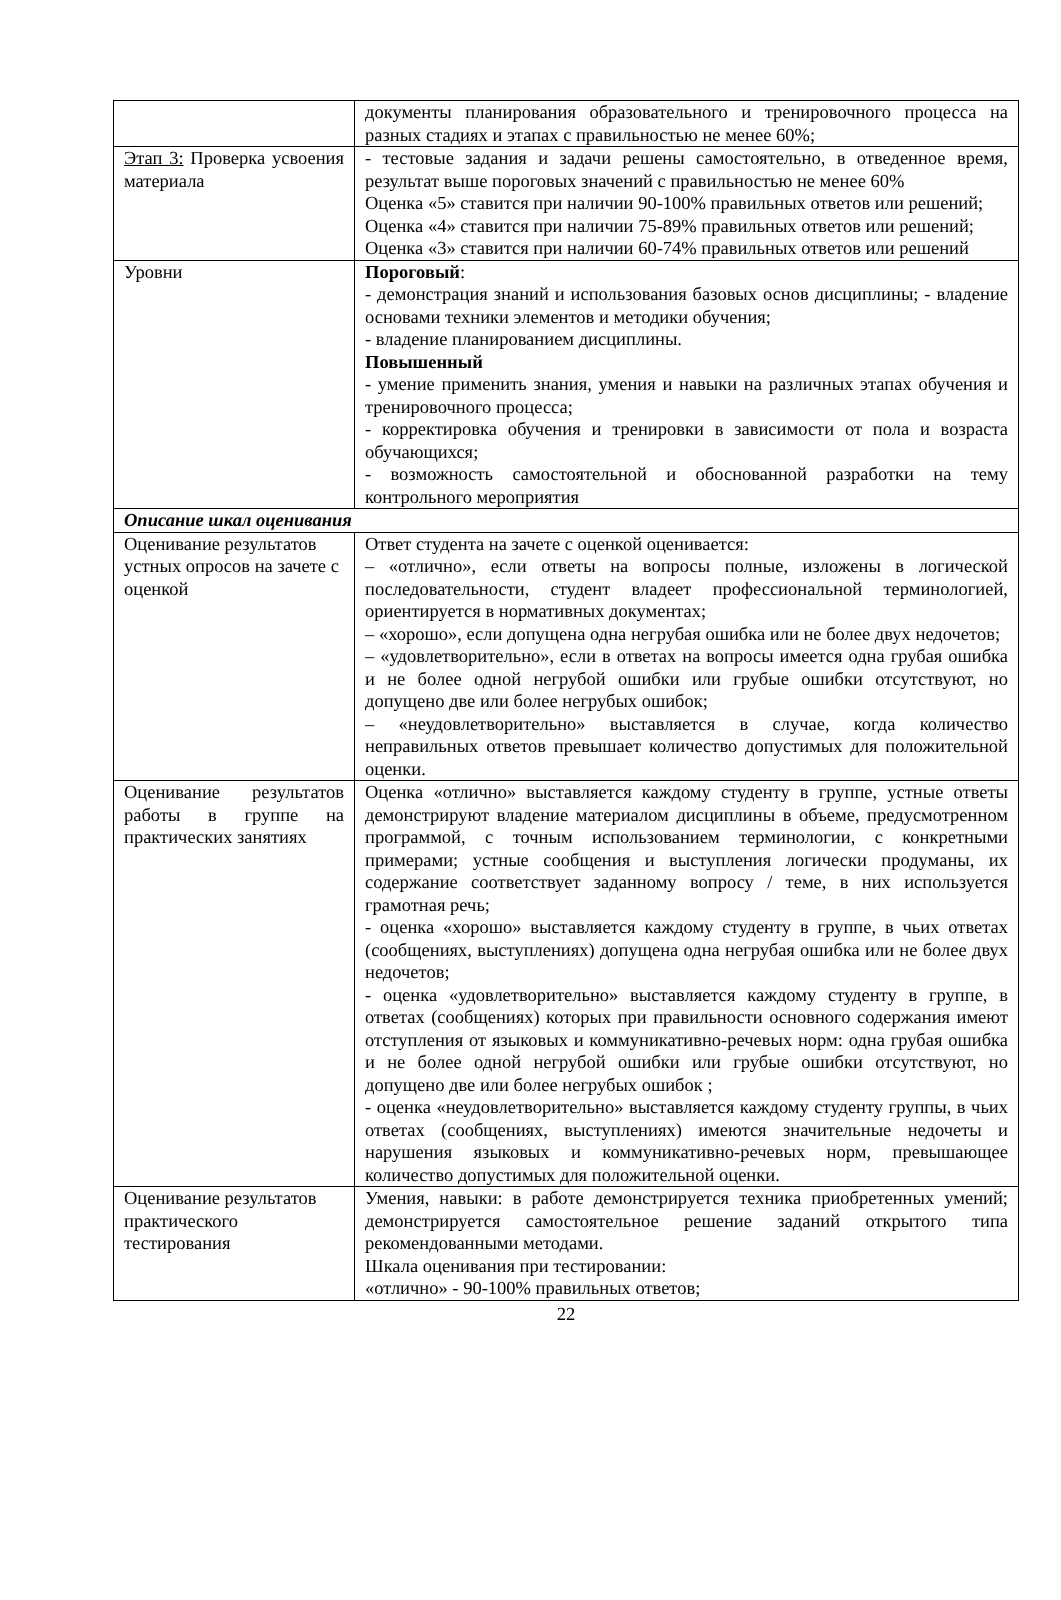| | документы планирования образовательного и тренировочного процесса на разных стадиях и этапах с правильностью не менее 60%; |
| Этап 3: Проверка усвоения материала | - тестовые задания и задачи решены самостоятельно, в отведенное время, результат выше пороговых значений с правильностью не менее 60% Оценка «5» ставится при наличии 90-100% правильных ответов или решений; Оценка «4» ставится при наличии 75-89% правильных ответов или решений; Оценка «3» ставится при наличии 60-74% правильных ответов или решений |
| Уровни | Пороговый : - демонстрация знаний и использования базовых основ дисциплины; - владение основами техники элементов и методики обучения; - владение планированием дисциплины. Повышенный - умение применить знания, умения и навыки на различных этапах обучения и тренировочного процесса; - корректировка обучения и тренировки в зависимости от пола и возраста обучающихся; - возможность самостоятельной и обоснованной разработки на тему контрольного мероприятия |
| Описание шкал оценивания | |
| Оценивание результатов устных опросов на зачете с оценкой | Ответ студента на зачете с оценкой оценивается: – «отлично», если ответы на вопросы полные, изложены в логической последовательности, студент владеет профессиональной терминологией, ориентируется в нормативных документах; – «хорошо», если допущена одна негрубая ошибка или не более двух недочетов; – «удовлетворительно», если в ответах на вопросы имеется одна грубая ошибка и не более одной негрубой ошибки или грубые ошибки отсутствуют, но допущено две или более негрубых ошибок; – «неудовлетворительно» выставляется в случае, когда количество неправильных ответов превышает количество допустимых для положительной оценки. |
| Оценивание результатов работы в группе на практических занятиях | Оценка «отлично» выставляется каждому студенту в группе, устные ответы демонстрируют владение материалом дисциплины в объеме, предусмотренном программой, с точным использованием терминологии, с конкретными примерами; устные сообщения и выступления логически продуманы, их содержание соответствует заданному вопросу / теме, в них используется грамотная речь; - оценка «хорошо» выставляется каждому студенту в группе, в чьих ответах (сообщениях, выступлениях) допущена одна негрубая ошибка или не более двух недочетов; - оценка «удовлетворительно» выставляется каждому студенту в группе, в ответах (сообщениях) которых при правильности основного содержания имеют отступления от языковых и коммуникативно-речевых норм: одна грубая ошибка и не более одной негрубой ошибки или грубые ошибки отсутствуют, но допущено две или более негрубых ошибок ; - оценка «неудовлетворительно» выставляется каждому студенту группы, в чьих ответах (сообщениях, выступлениях) имеются значительные недочеты и нарушения языковых и коммуникативно-речевых норм, превышающее количество допустимых для положительной оценки. |
| Оценивание результатов практического тестирования | Умения, навыки: в работе демонстрируется техника приобретенных умений; демонстрируется самостоятельное решение заданий открытого типа рекомендованными методами. Шкала оценивания при тестировании: «отлично» - 90-100% правильных ответов; |
22